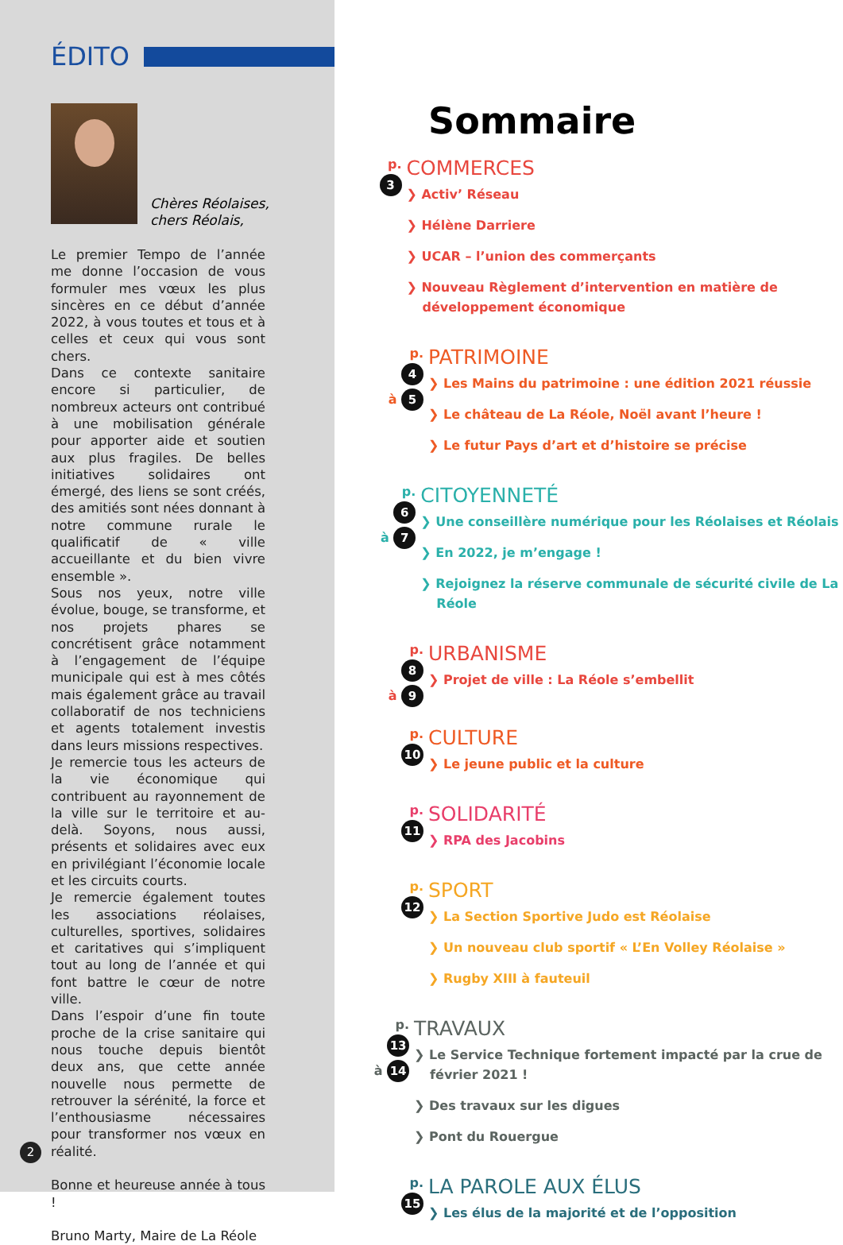ÉDITO
Chères Réolaises,
chers Réolais,
Le premier Tempo de l’année me donne l’occasion de vous formuler mes vœux les plus sincères en ce début d’année 2022, à vous toutes et tous et à celles et ceux qui vous sont chers.
Dans ce contexte sanitaire encore si particulier, de nombreux acteurs ont contribué à une mobilisation générale pour apporter aide et soutien aux plus fragiles. De belles initiatives solidaires ont émergé, des liens se sont créés, des amitiés sont nées donnant à notre commune rurale le qualificatif de « ville accueillante et du bien vivre ensemble ».
Sous nos yeux, notre ville évolue, bouge, se transforme, et nos projets phares se concrétisent grâce notamment à l’engagement de l’équipe municipale qui est à mes côtés mais également grâce au travail collaboratif de nos techniciens et agents totalement investis dans leurs missions respectives.
Je remercie tous les acteurs de la vie économique qui contribuent au rayonnement de la ville sur le territoire et au-delà. Soyons, nous aussi, présents et solidaires avec eux en privilégiant l’économie locale et les circuits courts.
Je remercie également toutes les associations réolaises, culturelles, sportives, solidaires et caritatives qui s’impliquent tout au long de l’année et qui font battre le cœur de notre ville.
Dans l’espoir d’une fin toute proche de la crise sanitaire qui nous touche depuis bientôt deux ans, que cette année nouvelle nous permette de retrouver la sérénité, la force et l’enthousiasme nécessaires pour transformer nos vœux en réalité.
Bonne et heureuse année à tous !
Bruno Marty, Maire de La Réole
2
Sommaire
p.
3
COMMERCES
❯ Activ’ Réseau
❯ Hélène Darriere
❯ UCAR – l’union des commerçants
❯ Nouveau Règlement d’intervention en matière de développement économique
p.
4
à 5
PATRIMOINE
❯ Les Mains du patrimoine : une édition 2021 réussie
❯ Le château de La Réole, Noël avant l’heure !
❯ Le futur Pays d’art et d’histoire se précise
p.
6
à 7
CITOYENNETÉ
❯ Une conseillère numérique pour les Réolaises et Réolais
❯ En 2022, je m’engage !
❯ Rejoignez la réserve communale de sécurité civile de La Réole
p.
8
à 9
URBANISME
❯ Projet de ville : La Réole s’embellit
p.
10
CULTURE
❯ Le jeune public et la culture
p.
11
SOLIDARITÉ
❯ RPA des Jacobins
p.
12
SPORT
❯ La Section Sportive Judo est Réolaise
❯ Un nouveau club sportif « L’En Volley Réolaise »
❯ Rugby XIII à fauteuil
p.
13
à 14
TRAVAUX
❯ Le Service Technique fortement impacté par la crue de février 2021 !
❯ Des travaux sur les digues
❯ Pont du Rouergue
p.
15
LA PAROLE AUX ÉLUS
❯ Les élus de la majorité et de l’opposition